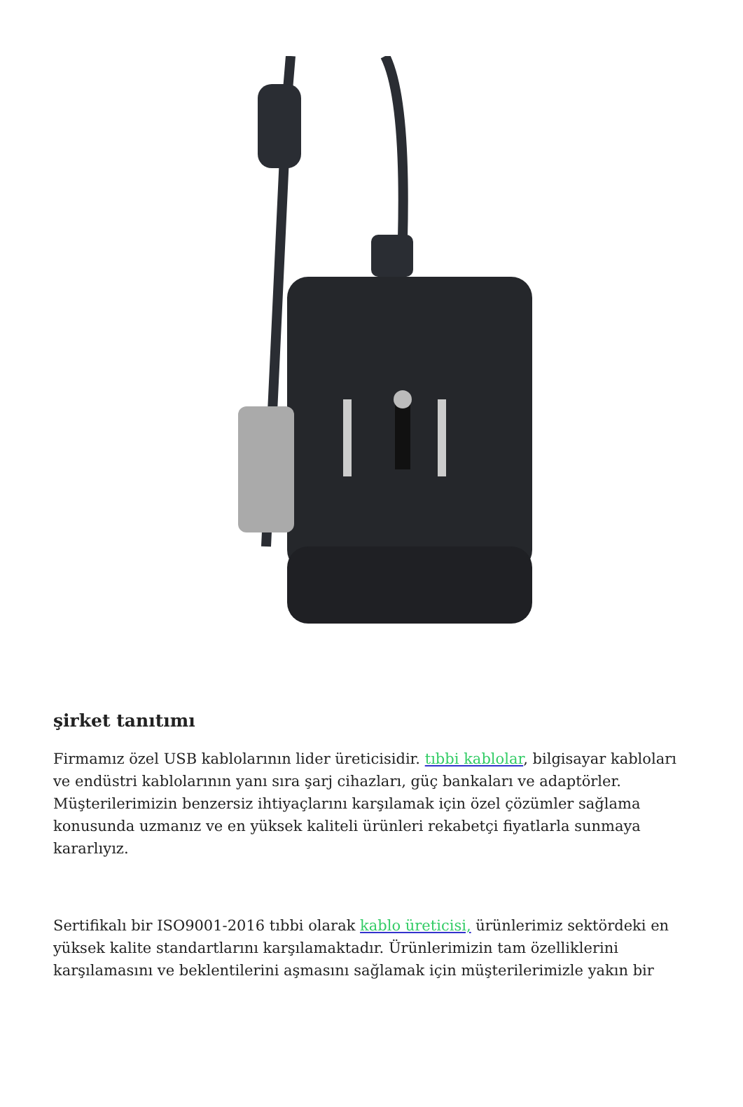şirket tanıtımı
Firmamız özel USB kablolarının lider üreticisidir. tıbbi kablolar, bilgisayar kabloları ve endüstri kablolarının yanı sıra şarj cihazları, güç bankaları ve adaptörler. Müşterilerimizin benzersiz ihtiyaçlarını karşılamak için özel çözümler sağlama konusunda uzmanız ve en yüksek kaliteli ürünleri rekabetçi fiyatlarla sunmaya kararlıyız.
Sertifikalı bir ISO9001-2016 tıbbi olarak kablo üreticisi, ürünlerimiz sektördeki en yüksek kalite standartlarını karşılamaktadır. Ürünlerimizin tam özelliklerini karşılamasını ve beklentilerini aşmasını sağlamak için müşterilerimizle yakın bir